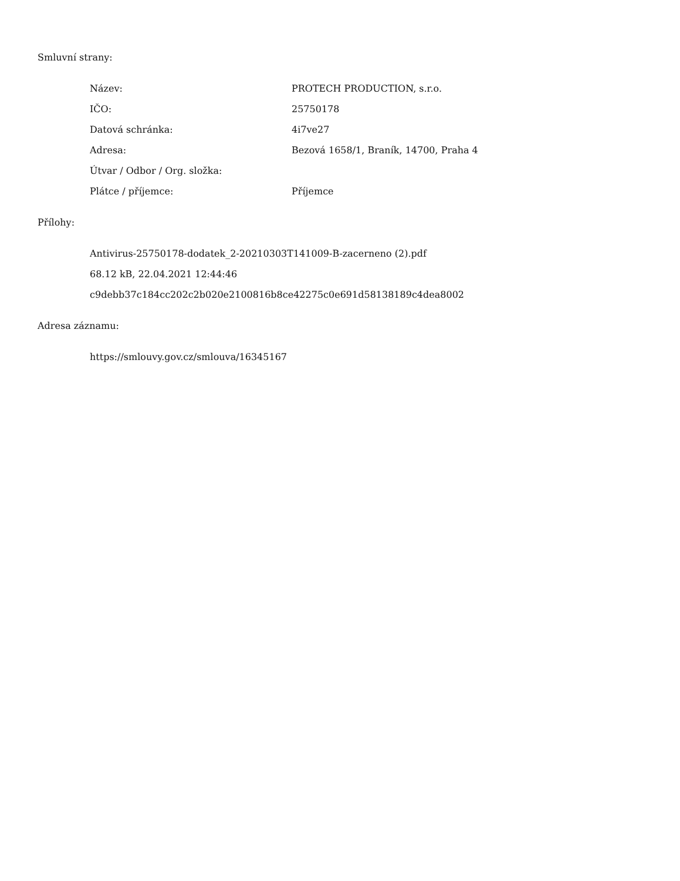Smluvní strany:
| Název: | PROTECH PRODUCTION, s.r.o. |
| IČO: | 25750178 |
| Datová schránka: | 4i7ve27 |
| Adresa: | Bezová 1658/1, Braník, 14700, Praha 4 |
| Útvar / Odbor / Org. složka: | |
| Plátce / příjemce: | Příjemce |
Přílohy:
Antivirus-25750178-dodatek_2-20210303T141009-B-zacerneno (2).pdf
68.12 kB, 22.04.2021 12:44:46
c9debb37c184cc202c2b020e2100816b8ce42275c0e691d58138189c4dea8002
Adresa záznamu:
https://smlouvy.gov.cz/smlouva/16345167